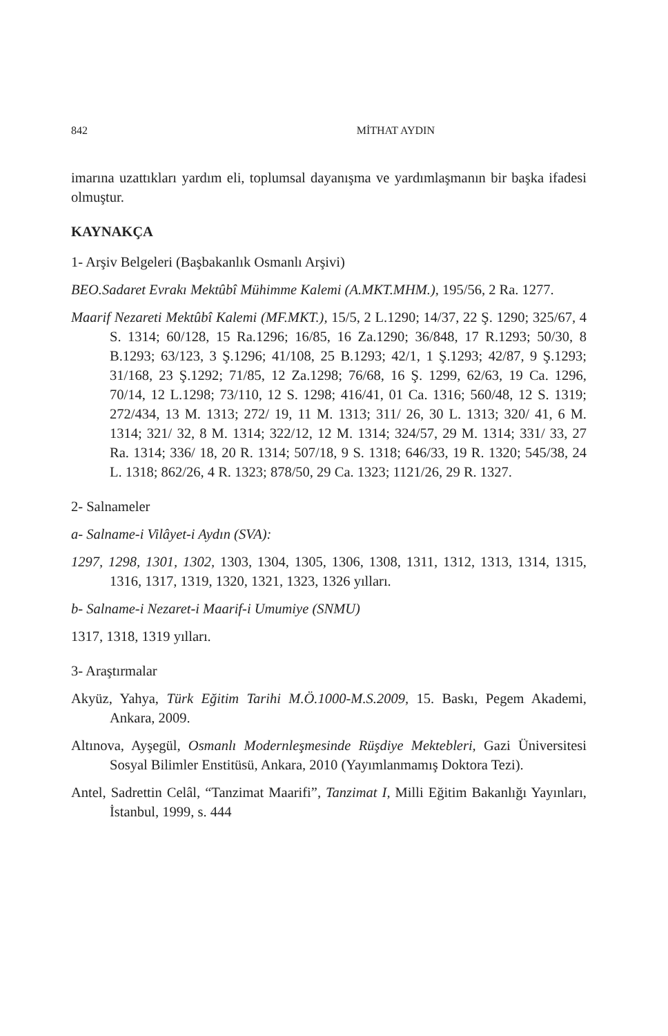842 MİTHAT AYDIN
imarına uzattıkları yardım eli, toplumsal dayanışma ve yardımlaşmanın bir başka ifadesi olmuştur.
KAYNAKÇA
1- Arşiv Belgeleri (Başbakanlık Osmanlı Arşivi)
BEO.Sadaret Evrakı Mektûbî Mühimme Kalemi (A.MKT.MHM.), 195/56, 2 Ra. 1277.
Maarif Nezareti Mektûbî Kalemi (MF.MKT.), 15/5, 2 L.1290; 14/37, 22 Ş. 1290; 325/67, 4 S. 1314; 60/128, 15 Ra.1296; 16/85, 16 Za.1290; 36/848, 17 R.1293; 50/30, 8 B.1293; 63/123, 3 Ş.1296; 41/108, 25 B.1293; 42/1, 1 Ş.1293; 42/87, 9 Ş.1293; 31/168, 23 Ş.1292; 71/85, 12 Za.1298; 76/68, 16 Ş. 1299, 62/63, 19 Ca. 1296, 70/14, 12 L.1298; 73/110, 12 S. 1298; 416/41, 01 Ca. 1316; 560/48, 12 S. 1319; 272/434, 13 M. 1313; 272/ 19, 11 M. 1313; 311/ 26, 30 L. 1313; 320/ 41, 6 M. 1314; 321/ 32, 8 M. 1314; 322/12, 12 M. 1314; 324/57, 29 M. 1314; 331/ 33, 27 Ra. 1314; 336/ 18, 20 R. 1314; 507/18, 9 S. 1318; 646/33, 19 R. 1320; 545/38, 24 L. 1318; 862/26, 4 R. 1323; 878/50, 29 Ca. 1323; 1121/26, 29 R. 1327.
2- Salnameler
a- Salname-i Vilâyet-i Aydın (SVA):
1297, 1298, 1301, 1302, 1303, 1304, 1305, 1306, 1308, 1311, 1312, 1313, 1314, 1315, 1316, 1317, 1319, 1320, 1321, 1323, 1326 yılları.
b- Salname-i Nezaret-i Maarif-i Umumiye (SNMU)
1317, 1318, 1319 yılları.
3- Araştırmalar
Akyüz, Yahya, Türk Eğitim Tarihi M.Ö.1000-M.S.2009, 15. Baskı, Pegem Akademi, Ankara, 2009.
Altınova, Ayşegül, Osmanlı Modernleşmesinde Rüşdiye Mektebleri, Gazi Üniversitesi Sosyal Bilimler Enstitüsü, Ankara, 2010 (Yayımlanmamış Doktora Tezi).
Antel, Sadrettin Celâl, “Tanzimat Maarifi”, Tanzimat I, Milli Eğitim Bakanlığı Yayınları, İstanbul, 1999, s. 444